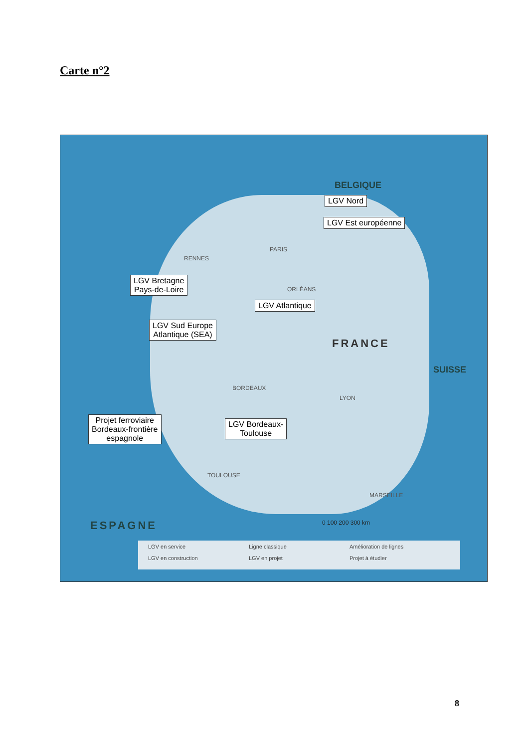Carte n°2
LGV Nord
LGV Est européenne
LGV Bretagne
Pays-de-Loire
LGV Atlantique
LGV Sud Europe
Atlantique (SEA)
Projet ferroviaire
Bordeaux-frontière
espagnole
LGV Bordeaux-
Toulouse
PARIS
RENNES
ORLÉANS
BORDEAUX
LYON
MARSEILLE
TOULOUSE
FRANCE
ESPAGNE
BELGIQUE
SUISSE
0 100 200 300 km
LGV en service Ligne classique Amélioration de lignes LGV en construction LGV en projet Projet à étudier
8